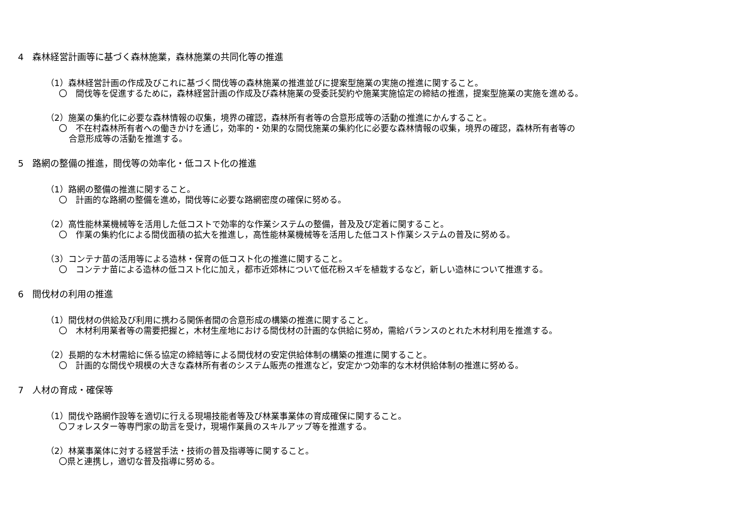4　森林経営計画等に基づく森林施業，森林施業の共同化等の推進
（1）森林経営計画の作成及びこれに基づく間伐等の森林施業の推進並びに提案型施業の実施の推進に関すること。
〇　間伐等を促進するために，森林経営計画の作成及び森林施業の受委託契約や施業実施協定の締結の推進，提案型施業の実施を進める。
（2）施業の集約化に必要な森林情報の収集，境界の確認，森林所有者等の合意形成等の活動の推進にかんすること。
〇　不在村森林所有者への働きかけを通じ，効率的・効果的な間伐施業の集約化に必要な森林情報の収集，境界の確認，森林所有者等の
合意形成等の活動を推進する。
5　路網の整備の推進，間伐等の効率化・低コスト化の推進
（1）路網の整備の推進に関すること。
〇　計画的な路網の整備を進め，間伐等に必要な路網密度の確保に努める。
（2）高性能林業機械等を活用した低コストで効率的な作業システムの整備，普及及び定着に関すること。
〇　作業の集約化による間伐面積の拡大を推進し，高性能林業機械等を活用した低コスト作業システムの普及に努める。
（3）コンテナ苗の活用等による造林・保育の低コスト化の推進に関すること。
〇　コンテナ苗による造林の低コスト化に加え，都市近郊林について低花粉スギを植栽するなど，新しい造林について推進する。
6　間伐材の利用の推進
（1）間伐材の供給及び利用に携わる関係者間の合意形成の構築の推進に関すること。
〇　木材利用業者等の需要把握と，木材生産地における間伐材の計画的な供給に努め，需給バランスのとれた木材利用を推進する。
（2）長期的な木材需給に係る協定の締結等による間伐材の安定供給体制の構築の推進に関すること。
〇　計画的な間伐や規模の大きな森林所有者のシステム販売の推進など，安定かつ効率的な木材供給体制の推進に努める。
7　人材の育成・確保等
（1）間伐や路網作設等を適切に行える現場技能者等及び林業事業体の育成確保に関すること。
〇フォレスター等専門家の助言を受け，現場作業員のスキルアップ等を推進する。
（2）林業事業体に対する経営手法・技術の普及指導等に関すること。
〇県と連携し，適切な普及指導に努める。